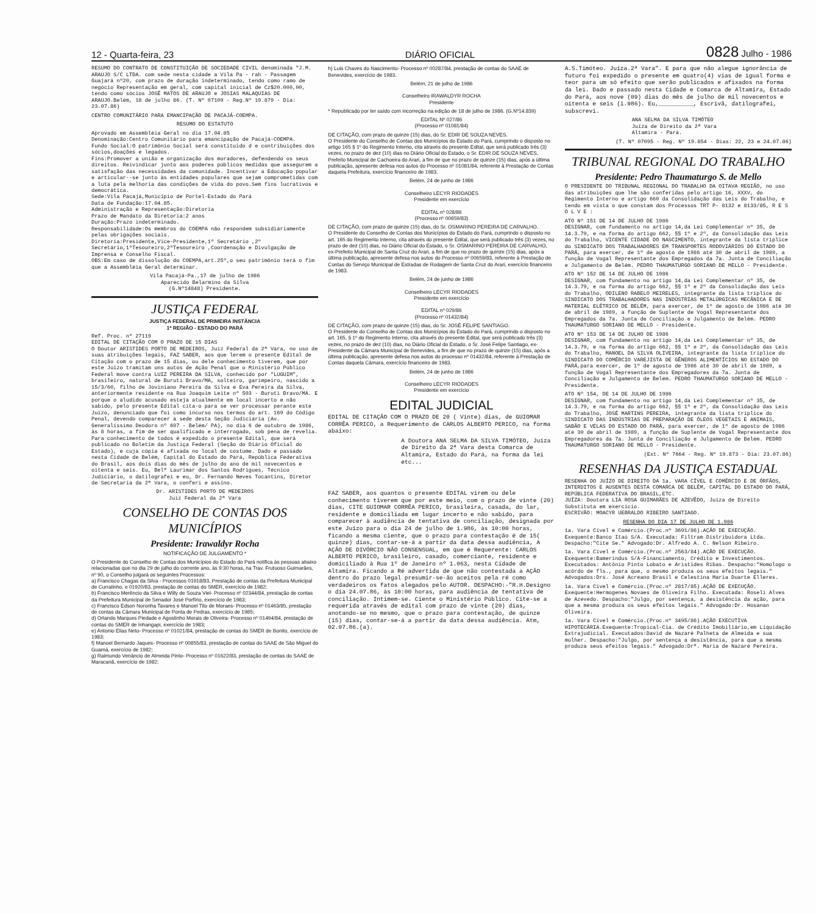12 - Quarta-feira, 23 DIÁRIO OFICIAL 0828 Julho - 1986
RESUMO DO CONTRATO DE CONSTITUIÇÃO DE SOCIEDADE CIVIL denominada "J.M. ARAUJO S/C LTDA. com sede nesta cidade a Vila Pa - rah - Passagem Guajará nº20, com prazo de duração indeterminado, tendo como ramo de negócio Representação em geral, com capital inicial de Cz$20.000,00, tendo como sócios JOSÉ MATOS DE ARAUJO e JOSIAS MALAQUIAS DE ARAUJO.Belém, 18 de julho 86. (T. Nº 07109 - Reg.Nº 19.879 - Dia: 23.07.86)
CENTRO COMUNITÁRIO PARA EMANCIPAÇÃO DE PACAJÁ-COEMPA.
RESUMO DO ESTATUTO
Aprovado em Assembléia Geral no dia 17.04.85
Denominação:Centro Comunitário para emancipação de Pacajá-COEMPA.
Fundo Social:O patrimônio Social será constituido d e contribuições dos sócios,doações e legados.
Fins:Promover a união e organização dos moradores, defendendo os seus direitos. Reivindicar junto aos poderes públicos medidas que assegurem a satisfação das necessidades da comunidade. Incentivar a Educação popular e articular--se junto às entidades populares que sejam comprometidas com a luta pela melhoria das condições de vida do povo.Sem fins lucrativos e democrática.
Sede:Vila Pacajá,Município de Portel-Estado do Pará
Data de Fundação:17.04.85.
Administração e Representação:Diretoria
Prazo de Mandato da Diretoria:2 anos
Duração:Prazo indeterminado.
Responsabilidade:Os membros do COEMPA não respondem subsidiáriamente pelas obrigações sociais.
Diretoria:Presidente,Vice-Presidente,1º Secretário ,2º Secretário,1ºTesoureiro,2ºTesoureiro ,Coordenação e Divulgação de Imprensa e Conselho Fiscal.
OBS:Em caso de dissolução do COEMPA,art.25º,o seu patrimônio terá o fim que a Assembléia Geral determinar.
Vila Pacajá-Pa.,17 de julho de 1986
Aparecido Belarmino da Silva
(G.Nº14848) Presidente.
JUSTIÇA FEDERAL
JUSTIÇA FEDERAL DE PRIMEIRA INSTÂNCIA
1ª REGIÃO - ESTADO DO PARÁ
Ref. Proc. nº 27119
EDITAL DE CITAÇÃO COM O PRAZO DE 15 DIAS
O Doutor ARISTIDES PORTO DE MEDEIROS, Juiz Federal da 2ª Vara, no uso de suas atribuições legais, FAZ SABER, aos que lerem o presente Edital de Citação com o prazo de 15 dias, ou dele conhecimento tiverem, que por este Juízo tramitam uns autos de Ação Penal que o Ministério Público Federal move contra LUIZ PEREIRA DA SILVA, conhecido por "LUGUIM", brasileiro, natural de Buruti Bravo/MA, solteiro, garimpeiro, nascido a 15/3/60, filho de Jovinianо Pereira da Silva e Eva Pereira da Silva, anteriormente residente na Rua Joaquim Leite nº 503 - Buruti Bravo/MA. E porque o aludido acusado esteja atualmente em local incerto e não sabido, pelo presente Edital cita-o para se ver processar perante este Juízo, denunciado que foi como incurso nos termos do art. 169 do Código Penal, devendo comparecer à sede desta Seção Judiciária (Av. Generalíssimo Deodoro nº 697 - Belém/ PA), no dia 6 de outubro de 1986, às 8 horas, a fim de ser qualificado e interrogado, sob pena de revelia. Para conhecimento de todos é expedido o presente Edital, que será publicado no Boletim da Justiça Federal (Seção do Diário Oficial do Estado), e cuja cópia é afixada no local de costume. Dado e passado nesta Cidade de Belém, Capital do Estado do Pará, República Federativa do Brasil, aos dois dias do mês de julho do ano de mil novecentos e oitenta e seis. Eu, Belª Laurimar dos Santos Rodrigues, Técnico Judiciário, o datilografei e eu, Dr. Fernando Neves Tocantins, Diretor de Secretaria da 2ª Vara, o conferi e assino.
Dr. ARISTIDES PORTO DE MEDEIROS
Juiz Federal da 2ª Vara
CONSELHO DE CONTAS DOS MUNICÍPIOS
Presidente: Irawaldyr Rocha
NOTIFICAÇÃO DE JULGAMENTO *
O Presidente do Conselho de Contas dos Municípios do Estado do Pará notifica às pessoas abaixo relacionadas que no dia 29 de julho do corrente ano, às 9:30 horas, na Trav. Frutuoso Guimarães, nº 90, o Conselho julgará os seguintes Processos:
a) Francisco Chagas da Silva - Processos 01918/83, Prestação de contas da Prefeitura Municipal de Curralinho, e 01920/83, prestação de contas do SMER, exercício de 1982;
b) Francisco Merêncio da Silva e Willy de Souza Viel- Processo nº 02344/84, prestação de contas da Prefeitura Municipal de Senador José Porfírio, exercício de 1983;
c) Francisco Edson Noronha Tavares e Manoel Tito de Moraes- Processo nº 01463/85, prestação de contas da Câmara Municipal de Ponta de Pedras, exercício de 1985;
d) Orlando Marques Piedade e Agostinho Morais de Oliveira- Processo nº 01494/84, prestação de contas do SMER de Inhangapi, exercício de 1983;
e) Antonio Elias Neto- Processo nº 01021/84, prestação de contas do SMER de Bonito, exercício de 1983;
f) Manoel Bernardo Jaques- Processo nº 00855/83, prestação de contas do SAAE de São Miguel do Guamá, exercício de 1982;
g) Raimundo Venâncio de Almeida Pinto- Processo nº 01622/83, prestação de contas do SAAE de Maracanã, exercício de 1982;
h) Luis Chaves do Nascimento- Processo nº 00287/84, prestação de contas do SAAE de Benevides, exercício de 1983.
Belém, 21 de julho de 1986
Conselheiro IRAWALDYR ROCHA
Presidente
* Republicado por ter saído com incorreção na edição de 18 de julho de 1986. (G.Nº14.839)
EDITAL Nº 027/86
(Processo nº 01081/84)
DE CITAÇÃO, com prazo de quinze (15) dias, do Sr. EDIR DE SOUZA NEVES.
O Presidente do Conselho de Contas dos Municípios do Estado do Pará, cumprindo o disposto no artigo 165 § 1º do Regimento Interno, cita através do presente Edital, que será publicado três (3) vezes, no prazo de dez (10) dias no Diário Oficial do Estado, o Sr. EDIR DE SOUZA NEVES, Prefeito Municipal de Cachoeira do Arari, a fim de que no prazo de quinze (15) dias, após a última publicação, apresente defesa nos autos do Processo nº 01081/84, referente à Prestação de Contas daquela Prefeitura, exercício financeiro de 1983.
Belém, 24 de junho de 1986
Conselheiro LECYR RIODADES
Presidente em exercício
EDITAL nº 028/86
(Processo nº 00659/83)
DE CITAÇÃO, com prazo de quinze (15) dias, do Sr. OSMARINO PEREIRA DE CARVALHO.
O Presidente do Conselho de Contas dos Municípios do Estado do Pará, cumprindo o disposto no art. 165 do Regimento Interno, cita através do presente Edital, que será publicado três (3) vezes, no prazo de dez (10) dias, no Diário Oficial do Estado, o Sr. OSMARINO PEREIRA DE CARVALHO, ex-Prefeito Municipal de Santa Cruz do Arari, a fim de que no prazo de quinze (15) dias, após a última publicação, apresente defesa nos autos do Processo nº 00659/83, referente à Prestação de Contas do Serviço Municipal de Estradas de Rodagem de Santa Cruz do Arari, exercício financeiro de 1983.
Belém, 24 de junho de 1986
Conselheiro LECYR RIODADES
Presidente em exercício
EDITAL nº 029/86
(Processo nº 01432/84)
DE CITAÇÃO, com prazo de quinze (15) dias, do Sr. JOSÉ FELIPE SANTIAGO.
O Presidente do Conselho de Contas dos Municípios do Estado do Pará, cumprindo o disposto no art. 165, § 1º do Regimento Interno, cita através do presente Edital, que será publicado três (3) vezes, no prazo de dez (10) dias, no Diário Oficial do Estado, o Sr. José Felipe Santiago, ex-Presidente da Câmara Municipal de Benevides, a fim de que no prazo de quinze (15) dias, após a última publicação, apresente defesa nos autos do processo nº 01432/84, referente à Prestação de Contas daquela Câmara, exercício financeiro de 1983.
Belém, 24 de junho de 1986
Conselheiro LECYR RIODADES
Presidente em exercício
EDITAL JUDICIAL
EDITAL DE CITAÇÃO COM O PRAZO DE 20 ( Vinte) dias, de GUIOMAR CORRÊA PERICO, a Requerimento de CARLOS ALBERTO PERICO, na forma abaixo:
A Doutora ANA SELMA DA SILVA TIMÓTEO, Juíza de Direito da 2ª Vara desta Comarca de Altamira, Estado do Pará, na forma da lei etc...
FAZ SABER, aos quantos o presente EDITAL virem ou dele conhecimento tiverem que por este meio, com o prazo de vinte (20) dias, CITE GUIOMAR CORRÊA PERICO, brasileira, casada, do lar, residente e domiciliada em lugar incerto e não sabido, para comparecer à audiência de tentativa de conciliação, designada por este Juízo para o dia 24 de julho de 1.986, às 10:00 horas, ficando a mesma ciente, que o prazo para contestação é de 15( quinze) dias, contar-se-á a partir da data dessa audiência, A AÇÃO DE DIVÓRCIO NÃO CONSENSUAL, em que é Requerente: CARLOS ALBERTO PERICO, brasileiro, casado, comerciante, residente e domiciliado à Rua 1º de Janeiro nº 1.063, nesta Cidade de Altamira. Ficando a Ré advertida de que não contestada a AÇÃO dentro do prazo legal presumir-se-ão aceitos pela ré como verdadeiros os fatos alegados pelo AUTOR. DESPACHO:-"R.H.Designo o dia 24.07.86, às 10:00 horas, para audiência de tentativa de conciliação. Intimem-se. Ciente o Ministério Público. Cite-se a requerida através de edital com prazo de vinte (20) dias, anotando-se no mesmo, que o prazo para contestação, de quinze (15) dias, contar-se-á a partir da data dessa audiência. Atm, 02.07.86.(a).
A.S.Timóteo. Juíza.2ª Vara". E para que não alegue ignorância de futuro foi expedido o presente em quatro(4) vias de igual forma e teor para um só efeito que serão publicados e afixados na forma da lei. Dado e passado nesta Cidade e Comarca de Altamira, Estado do Pará, aos nove (09) dias do mês de julho de mil novecentos e oitenta e seis (1.986). Eu,__________, Escrivã, datilografei, subscrevi.
ANA SELMA DA SILVA TIMÓTEO
Juíza de Direito da 2ª Vara
Altamira - Pará.
(T. Nº 07095 - Reg. Nº 19.854 - Dias: 22, 23 e 24.07.86)
TRIBUNAL REGIONAL DO TRABALHO
Presidente: Pedro Thaumaturgo S. de Mello
O PRESIDENTE DO TRIBUNAL REGIONAL DO TRABALHO DA OITAVA REGIÃO, no uso das atribuições que lhe são conferidas pelo artigo 16, XXXV, do Regimento Interno e artigo 660 da Consolidação das Leis do Trabalho, e tendo em vista o que constam dos Processos TRT P- 8132 e 8133/85, R E S O L V E :
ATO Nº 151 DE 14 DE JULHO DE 1986
DESIGNAR, com fundamento no artigo 14,da Lei Complementar nº 35, de 14.3.79, e na forma do artigo 662, §§ 1º e 2º, da Consolidação das Leis do Trabalho, VICENTE CIDADE DO NASCIMENTO, integrante da lista tríplice do SINDICATO DOS TRABALHADORES EM TRANSPORTES RODOVIÁRIOS DO ESTADO DO PARÁ, para exercer, de 1º de agosto de 1986 até 30 de abril de 1989, a função de Vogal Representante dos Empregados da 7a. Junta de Conciliação e Julgamento de Belém. PEDRO THAUMATURGO SORIANO DE MELLO - Presidente.
ATO Nº 152 DE 14 DE JULHO DE 1986
DESIGNAR, com fundamento no artigo 14,da Lei Complementar nº 35, de 14.3.79, e na forma do artigo 662, §§ 1º e 2º da Consolidação das Leis do Trabalho, ODILENO RABELO MEIRELES, integrante da lista tríplice do SINDICATO DOS TRABALHADORES NAS INDÚSTRIAS METALÚRGICAS MECÂNICA E DE MATERIAL ELÉTRICO DE BELÉM, para exercer, de 1º de agosto de 1986 até 30 de abril de 1989, a função de Suplente de Vogal Representante dos Empregados da 7a. Junta de Conciliação e Julgamento de Belém. PEDRO THAUMATURGO SORIANO DE MELLO - Presidente.
ATO Nº 153 DE 14 DE JULHO DE 1986
DESIGNAR, com fundamento no artigo 14,da Lei Complementar nº 35, de 14.3.79, e na forma do artigo 662, §§ 1º e 2º, da Consolidação das Leis do Trabalho, MANOEL DA SILVA OLIVEIRA, integrante da lista tríplice do SINDICATO DO COMÉRCIO VAREJISTA DE GÊNEROS ALIMENTÍCIOS NO ESTADO DO PARÁ,para exercer, de 1º de agosto de 1986 até 30 de abril de 1989, a função de Vogal Representante dos Empregadores da 7a. Junta de Conciliação e Julgamento de Belém. PEDRO THAUMATURGO SORIANO DE MELLO - Presidente.
ATO Nº 154, DE 14 DE JULHO DE 1986
DESIGNAR, com fundamento no artigo 14,da Lei Complementar nº 35, de 14.3.79, e na forma do artigo 662, §§ 1º e 2º, da Consolidação das Leis do Trabalho, JOSÉ MARTINS PEREIRA, integrante da lista tríplice do SINDICATO DAS INDÚSTRIAS DE PREPARAÇÃO DE ÓLEOS VEGETAIS E ANIMAIS, SABÃO E VELAS DO ESTADO DO PARÁ, para exercer, de 1º de agosto de 1986 até 30 de abril de 1989, a função de Suplente de Vogal Representante dos Empregadores da 7a. Junta de Conciliação e Julgamento de Belém. PEDRO THAUMATURGO SORIANO DE MELLO - Presidente.
(Ext. Nº 7664 - Reg. Nº 19.873 - Dia: 23.07.86)
RESENHAS DA JUSTIÇA ESTADUAL
RESENHA DO JUÍZO DE DIREITO DA 1a. VARA CÍVEL E COMÉRCIO E DE ÓRFÃOS, INTERDITOS E AUSENTES DESTA COMARCA DE BELÉM, CAPITAL DO ESTADO DO PARÁ, REPÚBLICA FEDERATIVA DO BRASIL,ETC.
JUÍZA: Doutora LIA ROSA GUIMARÃES DE AZEVÊDO, Juíza de Direito Substituta em exercício.
ESCRIVÃO: MOACYR UEBRALDO RIBEIRO SANTIAGO.
RESENHA DO DIA 17 DE JULHO DE 1.986
1a. Vara Cível e Comércio.(Proc.nº 3691/86).AÇÃO DE EXECUÇÃO. Exequente:Banco Itaú S/A. Executada: Filtram Distribuidora Ltda. Despacho:"Cite Se." Advogado:Dr. Alfredo A. C. Nelson Ribeiro.
1a. Vara Cível e Comércio.(Proc.nº 2563/84).AÇÃO DE EXECUÇÃO. Exequente:Bamerindus S/A-Financiamento, Crédito e Investimentos. Executados: Antônio Pinto Lobato e Aristides Ribas. Despacho:"Homologo o acôrdo de fls., para que, o mesmo produza os seus efeitos legais." Advogados:Drs. José Acreano Brasil e Celestina Maria Duarte Elleres.
1a. Vara Cível e Comércio.(Proc.nº 2817/85).AÇÃO DE EXECUÇÃO. Exequente:Hermogenes Novaes de Oliveira Filho. Executada: Roseli Alves de Azevedo. Despacho:"Julgo, por sentença, a desistência da ação, para que a mesma produza os seus efeitos legais." Advogado:Dr. Hosanan Oliveira.
1a. Vara Cível e Comércio.(Proc.nº 3495/86).AÇÃO EXECUTIVA HIPOTECÁRIA.Exequente:Tropical-Cia. de Crédito Imobiliário,em Liquidação Extrajudicial. Executados:David de Nazaré Palheta de Almeida e sua mulher. Despacho:"Julgo, por sentença a desistência, para que a mesma produza seus efeitos legais." Advogado:Drª. Maria de Nazaré Pereira.